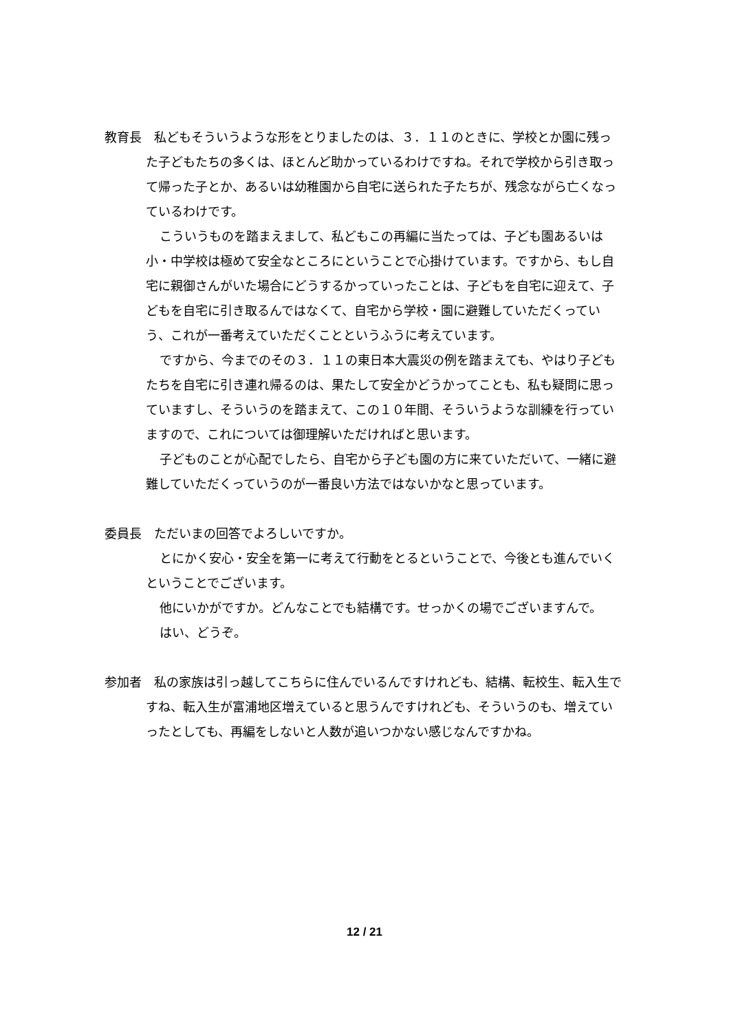教育長　私どもそういうような形をとりましたのは、３．１１のときに、学校とか園に残った子どもたちの多くは、ほとんど助かっているわけですね。それで学校から引き取って帰った子とか、あるいは幼稚園から自宅に送られた子たちが、残念ながら亡くなっているわけです。
こういうものを踏まえまして、私どもこの再編に当たっては、子ども園あるいは小・中学校は極めて安全なところにということで心掛けています。ですから、もし自宅に親御さんがいた場合にどうするかっていったことは、子どもを自宅に迎えて、子どもを自宅に引き取るんではなくて、自宅から学校・園に避難していただくっていう、これが一番考えていただくことというふうに考えています。
ですから、今までのその３．１１の東日本大震災の例を踏まえても、やはり子どもたちを自宅に引き連れ帰るのは、果たして安全かどうかってことも、私も疑問に思っていますし、そういうのを踏まえて、この１０年間、そういうような訓練を行っていますので、これについては御理解いただければと思います。
子どものことが心配でしたら、自宅から子ども園の方に来ていただいて、一緒に避難していただくっていうのが一番良い方法ではないかなと思っています。
委員長　ただいまの回答でよろしいですか。
とにかく安心・安全を第一に考えて行動をとるということで、今後とも進んでいくということでございます。
他にいかがですか。どんなことでも結構です。せっかくの場でございますんで。
はい、どうぞ。
参加者　私の家族は引っ越してこちらに住んでいるんですけれども、結構、転校生、転入生ですね、転入生が富浦地区増えていると思うんですけれども、そういうのも、増えていったとしても、再編をしないと人数が追いつかない感じなんですかね。
12 / 21